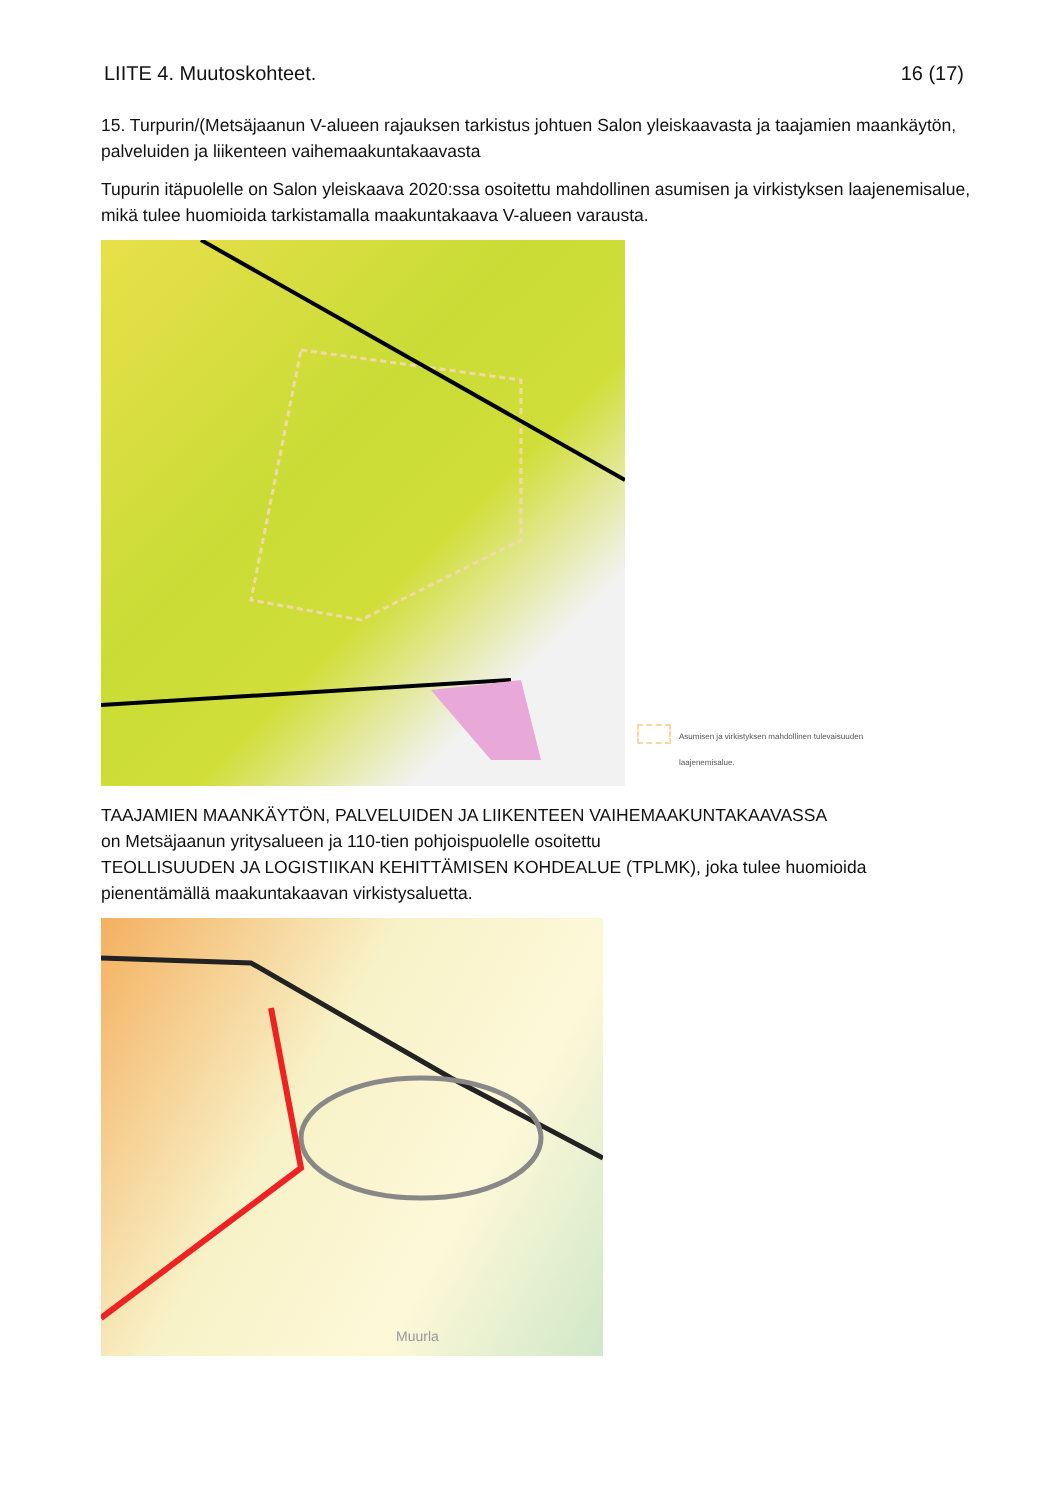LIITE 4. Muutoskohteet. 16 (17)
15. Turpurin/(Metsäjaanun V-alueen rajauksen tarkistus johtuen Salon yleiskaavasta ja taajamien maankäytön, palveluiden ja liikenteen vaihemaakuntakaavasta
Tupurin itäpuolelle on Salon yleiskaava 2020:ssa osoitettu mahdollinen asumisen ja virkistyksen laajenemisalue, mikä tulee huomioida tarkistamalla maakuntakaava V-alueen varausta.
Asumisen ja virkistyksen mahdollinen tulevaisuuden
laajenemisalue.
TAAJAMIEN MAANKÄYTÖN, PALVELUIDEN JA LIIKENTEEN VAIHEMAAKUNTAKAAVASSA
on Metsäjaanun yritysalueen ja 110-tien pohjoispuolelle osoitettu
TEOLLISUUDEN JA LOGISTIIKAN KEHITTÄMISEN KOHDEALUE (TPLMK), joka tulee huomioida pienentämällä maakuntakaavan virkistysaluetta.
Muurla